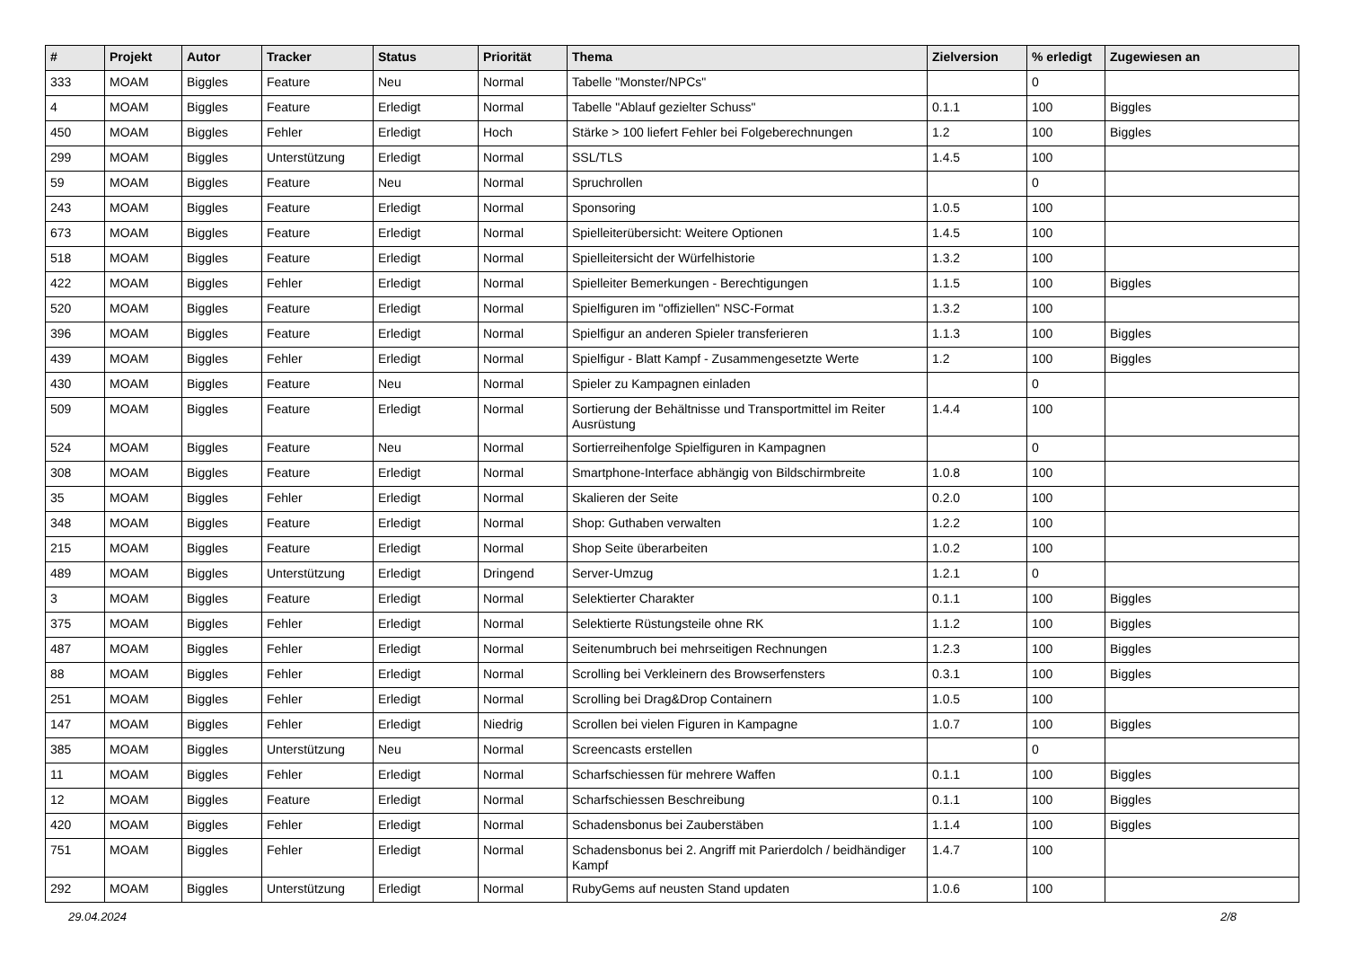| # | Projekt | Autor | Tracker | Status | Priorität | Thema | Zielversion | % erledigt | Zugewiesen an |
| --- | --- | --- | --- | --- | --- | --- | --- | --- | --- |
| 333 | MOAM | Biggles | Feature | Neu | Normal | Tabelle "Monster/NPCs" | | 0 | |
| 4 | MOAM | Biggles | Feature | Erledigt | Normal | Tabelle "Ablauf gezielter Schuss" | 0.1.1 | 100 | Biggles |
| 450 | MOAM | Biggles | Fehler | Erledigt | Hoch | Stärke > 100 liefert Fehler bei Folgeberechnungen | 1.2 | 100 | Biggles |
| 299 | MOAM | Biggles | Unterstützung | Erledigt | Normal | SSL/TLS | 1.4.5 | 100 | |
| 59 | MOAM | Biggles | Feature | Neu | Normal | Spruchrollen | | 0 | |
| 243 | MOAM | Biggles | Feature | Erledigt | Normal | Sponsoring | 1.0.5 | 100 | |
| 673 | MOAM | Biggles | Feature | Erledigt | Normal | Spielleiterübersicht: Weitere Optionen | 1.4.5 | 100 | |
| 518 | MOAM | Biggles | Feature | Erledigt | Normal | Spielleitersicht der Würfelhistorie | 1.3.2 | 100 | |
| 422 | MOAM | Biggles | Fehler | Erledigt | Normal | Spielleiter Bemerkungen - Berechtigungen | 1.1.5 | 100 | Biggles |
| 520 | MOAM | Biggles | Feature | Erledigt | Normal | Spielfiguren im "offiziellen" NSC-Format | 1.3.2 | 100 | |
| 396 | MOAM | Biggles | Feature | Erledigt | Normal | Spielfigur an anderen Spieler transferieren | 1.1.3 | 100 | Biggles |
| 439 | MOAM | Biggles | Fehler | Erledigt | Normal | Spielfigur - Blatt Kampf - Zusammengesetzte Werte | 1.2 | 100 | Biggles |
| 430 | MOAM | Biggles | Feature | Neu | Normal | Spieler zu Kampagnen einladen | | 0 | |
| 509 | MOAM | Biggles | Feature | Erledigt | Normal | Sortierung der Behältnisse und Transportmittel im Reiter Ausrüstung | 1.4.4 | 100 | |
| 524 | MOAM | Biggles | Feature | Neu | Normal | Sortierreihenfolge Spielfiguren in Kampagnen | | 0 | |
| 308 | MOAM | Biggles | Feature | Erledigt | Normal | Smartphone-Interface abhängig von Bildschirmbreite | 1.0.8 | 100 | |
| 35 | MOAM | Biggles | Fehler | Erledigt | Normal | Skalieren der Seite | 0.2.0 | 100 | |
| 348 | MOAM | Biggles | Feature | Erledigt | Normal | Shop: Guthaben verwalten | 1.2.2 | 100 | |
| 215 | MOAM | Biggles | Feature | Erledigt | Normal | Shop Seite überarbeiten | 1.0.2 | 100 | |
| 489 | MOAM | Biggles | Unterstützung | Erledigt | Dringend | Server-Umzug | 1.2.1 | 0 | |
| 3 | MOAM | Biggles | Feature | Erledigt | Normal | Selektierter Charakter | 0.1.1 | 100 | Biggles |
| 375 | MOAM | Biggles | Fehler | Erledigt | Normal | Selektierte Rüstungsteile ohne RK | 1.1.2 | 100 | Biggles |
| 487 | MOAM | Biggles | Fehler | Erledigt | Normal | Seitenumbruch bei mehrseitigen Rechnungen | 1.2.3 | 100 | Biggles |
| 88 | MOAM | Biggles | Fehler | Erledigt | Normal | Scrolling bei Verkleinern des Browserfensters | 0.3.1 | 100 | Biggles |
| 251 | MOAM | Biggles | Fehler | Erledigt | Normal | Scrolling bei Drag&Drop Containern | 1.0.5 | 100 | |
| 147 | MOAM | Biggles | Fehler | Erledigt | Niedrig | Scrollen bei vielen Figuren in Kampagne | 1.0.7 | 100 | Biggles |
| 385 | MOAM | Biggles | Unterstützung | Neu | Normal | Screencasts erstellen | | 0 | |
| 11 | MOAM | Biggles | Fehler | Erledigt | Normal | Scharfschiessen für mehrere Waffen | 0.1.1 | 100 | Biggles |
| 12 | MOAM | Biggles | Feature | Erledigt | Normal | Scharfschiessen Beschreibung | 0.1.1 | 100 | Biggles |
| 420 | MOAM | Biggles | Fehler | Erledigt | Normal | Schadensbonus bei Zauberstäben | 1.1.4 | 100 | Biggles |
| 751 | MOAM | Biggles | Fehler | Erledigt | Normal | Schadensbonus bei 2. Angriff mit Parierdolch / beidhändiger Kampf | 1.4.7 | 100 | |
| 292 | MOAM | Biggles | Unterstützung | Erledigt | Normal | RubyGems auf neusten Stand updaten | 1.0.6 | 100 | |
29.04.2024 2/8